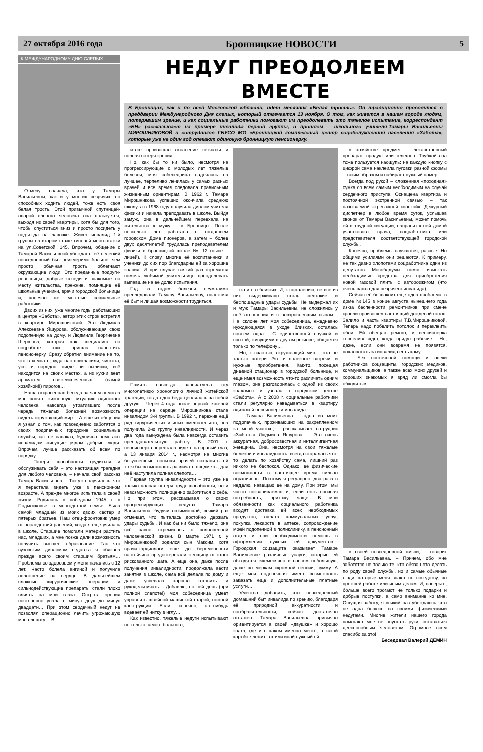27 октября 2016 года Бронницкие НОВОСТИ 5
К МЕЖДУНАРОДНОМУ ДНЮ СЛЕПЫХ
Отмечу сначала, что у Тамары Васильевны, как и у многих незрячих, но способных ходить людей, тоже есть своя белая трость. Этой привычной спутницей-опорой слепого человека она пользуется, выходя из своей квартиры, хотя бы для того, чтобы спуститься вниз и просто посидеть у подъезда на лавочке. Живет инвалид 1-й группы на втором этаже типовой многоэтажки на ул.Советской, 145. Впрочем, общение с Тамарой Васильевной убеждает: её нелегкий повседневный быт неизмеримо больше, чем просто обычная трость облегчают окружающие люди. Это преданные подруги-ровесницы, добрые соседи и знакомые по месту жительства, прежние, помнящие её школьные ученики, врачи городской больницы и, конечно же, местные социальные работники.
Двоих из них, уже многие годы работающих в центре «Забота», автор этих строк встретил в квартире Мирошниковой. Это Людмила Алексеевна Яшурова, обслуживающая свою подопечную на дому, и Людмила Георгиевна Шершова, которая как специалист по соцработе тоже пришла навестить пенсионерку. Сразу обратил внимание на то, что в комнате, куда нас пригласили, чистота, уют и порядок: нигде ни пылинки, всё находится на своих местах, а из кухни веет ароматом свежеиспеченных (самой хозяйкой!!) пирогов…
Наша откровенная беседа за чаем помогла мне понять жизненную ситуацию одинокого человека, навсегда утратившего после череды тяжелых болезней возможность видеть окружающий мир… А еще из общения я узнал о том, как повседневно заботятся о своих подопечных городские социальные службы, как не напоказ, буднично помогают инвалидам живущие рядом добрые люди. Впрочем, лучше рассказать об всем по порядку…
– Потеря способности трудиться и обслуживать себя – это настоящая трагедия для любого человека, – начала свой рассказ Тамара Васильевна. – Так уж получилось, что я перестала видеть уже в пенсионном возрасте. А прежде многое испытала в своей жизни. Родилась в победном 1945 г. в Подмосковье, в многодетной семье. Была самой младшей из моих двоих сестер и пятерых братьев. Наш отец-фронтовик умер от последствий ранений, когда я еще училась в школе. Старшие помогали матери растить нас, младших, а мне позже дали возможность получить высшее образование. Так что вузовским дипломом педагога я обязана прежде всего своим старшим братьям… Проблемы со здоровьем у меня начались с 12 лет. Часто болела ангиной и получила осложнение на сердце. В дальнейшем сложные хирургические операции и сильнодействующие препараты стали плохо влиять на мои глаза. Острота зрения постепенно упала с минус двух до минус двадцати… При этом сердечный недуг не позволял операционно лечить угрожающую мне слепоту… В
НЕДУГ ПРЕОДОЛЕЕМ ВМЕСТЕ
В Бронницах, как и по всей Московской области, идет месячник «Белая трость». Он традиционно проводится в преддверии Международного Дня слепых, который отмечается 13 ноября. О том, как живется в нашем городе людям, потерявшим зрение, и как социальные работники помогают им преодолевать это тяжелое испытание, корреспондент «БН» рассказывает на примере инвалида первой группы, в прошлом – школьного учителя-Тамары Васильевны МИРОШНИКОВОЙ и сотрудников ГБУСО МО «Бронницкий комплексный центр соцобслуживания населения «Забота», которые уже не один год опекают одинокую бронницкую пенсионерку.
итоге произошло отслоение сетчатки и полная потеря зрения…
Но, как бы то ни было, несмотря на прогрессирующие с молодых лет тяжелые болезни, моя собеседница надеялась на лучшее, терпеливо лечилась у самых разных врачей и все время следовала правильным жизненным ориентирам. В 1962 г. Тамара Мирошникова успешно окончила среднюю школу, а в 1968 году получила диплом учителя физики и начала преподавать в школе. Выйдя замуж, она в дальнейшем переехала на жительство к мужу – в Бронницы. После несколько лет работала в тогдашнем городском Доме пионеров, а затем – более двух десятилетий трудилась преподавателем физики в бронницкой школе № 12 (ныне – лицей). К слову, многие её воспитанники и ученики до сих пор благодарны ей за хорошие знания. И при случае всякий раз стремятся помочь любимой учительнице преодолевать выпавшие на её долю испытания.
Год за годом болезни неумолимо преследовали Тамару Васильевну, осложняя её быт и лишая возможности трудиться.
Память навсегда запечатлела эту многолетнюю хронологию личной житейской трагедии, когда одна беда цеплялась за собой другую… Через 4 года после первой тяжелой операции на сердце Мирошникова стала инвалидом 3-й группы. В 1992 г., пережив ещё ряд хирургических и иных вмешательств, она получила 2-ю группу инвалидности. И через два года вынуждена была навсегда оставить преподавательскую работу. В 2001 г. пенсионерка перестала видеть на правый глаз, а 13 января 2014 г., несмотря на многие безуспешные попытки врачей сохранить ей хотя бы возможность различать предметы, для неё наступила полная слепота…
Первая группа инвалидности – это уже не только полная потеря трудоспособности, но и невозможность полноценно заботиться о себе. Но при этом, рассказывая о своих прогрессирующих недугах, Тамара Васильевна, будучи оптимисткой, всякий раз отмечает, что пыталась достойно держать удары судьбы. И как бы ни было тяжело, она всё равно стремилась к полноценной человеческой жизни. В марте 1971 г. у Мирошниковой родился сын Максим, хотя врачи-кардиологи еще до беременности настойчиво предостерегали женщину от этого рискованного шага. А еще она, даже после получения инвалидности, продолжала вести занятия в школе, сама всё делала по дому и даже успевала хорошо готовить и рукодельничать… Добавлю, по сей день (при полной слепоте!) моя собеседница умеет управлять швейной машинкой старой, ножной конструкции. Если, конечно, кто-нибудь вдевает ей нитку в иглу…
Как известно, тяжелые недуги испытывают не только самого больного,
но и его близких. И, к сожалению, не все из них выдерживают столь жестокие и беспощадные удары судьбы. Не выдержал их и муж Тамары Васильевны, не сложились у неё отношения и с повзрослевшим сыном… На склоне лет моя собеседница, ежедневно нуждающаяся в уходе близких, осталась совсем одна… С единственной внучкой и снохой, живущими в другом регионе, общается только по телефону…
Но, к счастью, окружающий мир – это не только потери. Это и полезные встречи, и нужные приобретения. Как-то, посещая дневной стационар в городской больнице, и еще имея возможность что-то различать одним глазом, она разговорилась с одной из своих знакомых и узнала о городском центре «Забота». А с 2008 г. социальные работники стали регулярно наведываться в квартиру одинокой пенсионерки-инвалида.
– Тамара Васильевна – одна из моих подопечных, проживающих на закрепленном за мной участке, – рассказывает сотрудник «Заботы» Людмила Яшурова. – Это очень аккуратная, добросовестная и интеллигентная женщина. Она, несмотря на свои тяжелые болезни и инвалидность, всегда старалась что-то делать по хозяйству сама, лишний раз никого не беспокоя. Однако, её физические возможности в настоящее время сильно ограничены. Поэтому я регулярно, два раза в неделю, навещаю её на дому. При этом, мы часто созваниваемся и, если есть срочная потребность, прихожу чаще. В мои обязанности как социального работника входят доставка ей всех необходимых продуктов, оплата коммунальных услуг, покупка лекарств в аптеке, сопровождение моей подопечной в поликлинику, в пенсионный отдел и при необходимости помощь в оформлении нужных ей документов… Городская соцзащита оказывает Тамаре Васильевне различные услуги, которые ей обходятся ежемесячно в совсем небольшую, даже по меркам скромной пенсии, сумму. А еще моя подопечная имеет возможность заказать еще и дополнительные платные услуги…
Уместно добавить, что повседневный домашний быт инвалида по зрению, благодаря её природной аккуратности и сообразительности, сейчас достаточно отлажен. Тамара Васильевна привычно ориентируется в своей «двушке» и хорошо знает, где и в каком именно месте, в какой коробке лежит тот или иной нужный ей
в хозяйстве предмет – лекарственный препарат, продукт или телефон. Трубкой она тоже пользуется наощупь: на каждую кнопку с цифрой сама наклеила пуговки разной формы – таким образом и набирает нужный номер…
Всегда под рукой – сложенная «походная» сумка со всем самым необходимым на случай сердечного приступа. Оснащена квартира и постоянной экстренной связью – так называемой «тревожной кнопкой». Дежурный диспетчер в любое время суток, услышав звонок от Тамары Васильевны, может помочь ей в трудной ситуации, направит к ней домой участкового врача, соцработника или представителя соответствующей городской службы.
Конечно, проблемы случаются, разные. Но общими усилиями они решаются. К примеру, не так давно хлопотами соцработника один из депутатов Мособлдумы помог изыскать необходимые средства для приобретения новой газовой плиты с авторозжигом (что очень важно для незрячего инвалида).
Сейчас её беспокоит еще одна проблема: в доме №145 в конце августа нынешнего года из-за беспечности ремонтников при смене кровли произошел настоящий дождевой потоп. Залило и часть квартиры Т.В.Мирошниковой. Теперь надо побелить потолок и переклеить обои. Ей обещан ремонт, и пенсионерка терпеливо ждет, когда придут рабочие… Но, даже, если они вовремя не появятся, похлопотать за инвалида есть кому…
– Без постоянной помощи и опеки работников соцзащиты, городских медиков, коммунальщиков, а также всех моих друзей и хороших знакомых я вряд ли смогла бы обходиться
в своей повседневной жизни, – говорит Тамара Васильевна. – Причем, обо мне заботятся не только те, кто обязан это делать по роду своей службы, но и самые обычные люди, которые меня знают по соседству, по прежней работе или иным делам. И, поверьте, больше всего трогают не только подарки и добрые поступки, а само внимание ко мне. Ощущая заботу, я всякий раз убеждаюсь, что не одна борюсь со своими физическими недугами. Многие жители нашего города помогают мне не опускать руки, оставаться дееспособным человеком. Огромное всем спасибо за это!
Беседовал Валерий ДЕМИН